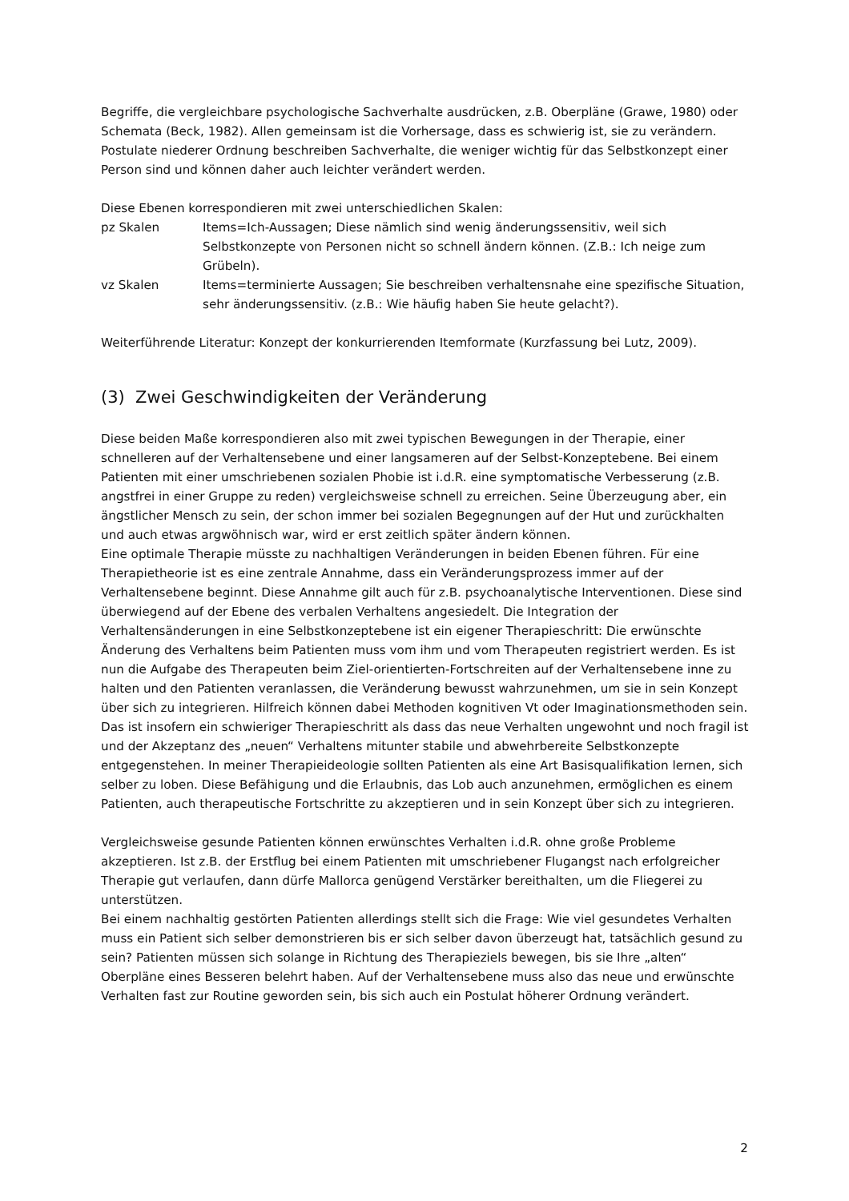Begriffe, die vergleichbare psychologische Sachverhalte ausdrücken, z.B. Oberpläne (Grawe, 1980) oder Schemata (Beck, 1982). Allen gemeinsam ist die Vorhersage, dass es schwierig ist, sie zu verändern. Postulate niederer Ordnung beschreiben Sachverhalte, die weniger wichtig für das Selbstkonzept einer Person sind und können daher auch leichter verändert werden.
Diese Ebenen korrespondieren mit zwei unterschiedlichen Skalen:
pz Skalen Items=Ich-Aussagen; Diese nämlich sind wenig änderungssensitiv, weil sich Selbstkonzepte von Personen nicht so schnell ändern können. (Z.B.: Ich neige zum Grübeln).
vz Skalen Items=terminierte Aussagen; Sie beschreiben verhaltensnahe eine spezifische Situation, sehr änderungssensitiv. (z.B.: Wie häufig haben Sie heute gelacht?).
Weiterführende Literatur: Konzept der konkurrierenden Itemformate (Kurzfassung bei Lutz, 2009).
(3) Zwei Geschwindigkeiten der Veränderung
Diese beiden Maße korrespondieren also mit zwei typischen Bewegungen in der Therapie, einer schnelleren auf der Verhaltensebene und einer langsameren auf der Selbst-Konzeptebene. Bei einem Patienten mit einer umschriebenen sozialen Phobie ist i.d.R. eine symptomatische Verbesserung (z.B. angstfrei in einer Gruppe zu reden) vergleichsweise schnell zu erreichen. Seine Überzeugung aber, ein ängstlicher Mensch zu sein, der schon immer bei sozialen Begegnungen auf der Hut und zurückhalten und auch etwas argwöhnisch war, wird er erst zeitlich später ändern können.
Eine optimale Therapie müsste zu nachhaltigen Veränderungen in beiden Ebenen führen. Für eine Therapietheorie ist es eine zentrale Annahme, dass ein Veränderungsprozess immer auf der Verhaltensebene beginnt. Diese Annahme gilt auch für z.B. psychoanalytische Interventionen. Diese sind überwiegend auf der Ebene des verbalen Verhaltens angesiedelt. Die Integration der Verhaltensänderungen in eine Selbstkonzeptebene ist ein eigener Therapieschritt: Die erwünschte Änderung des Verhaltens beim Patienten muss vom ihm und vom Therapeuten registriert werden. Es ist nun die Aufgabe des Therapeuten beim Ziel-orientierten-Fortschreiten auf der Verhaltensebene inne zu halten und den Patienten veranlassen, die Veränderung bewusst wahrzunehmen, um sie in sein Konzept über sich zu integrieren. Hilfreich können dabei Methoden kognitiven Vt oder Imaginationsmethoden sein. Das ist insofern ein schwieriger Therapieschritt als dass das neue Verhalten ungewohnt und noch fragil ist und der Akzeptanz des „neuen“ Verhaltens mitunter stabile und abwehrbereite Selbstkonzepte entgegenstehen. In meiner Therapieideologie sollten Patienten als eine Art Basisqualifikation lernen, sich selber zu loben. Diese Befähigung und die Erlaubnis, das Lob auch anzunehmen, ermöglichen es einem Patienten, auch therapeutische Fortschritte zu akzeptieren und in sein Konzept über sich zu integrieren.
Vergleichsweise gesunde Patienten können erwünschtes Verhalten i.d.R. ohne große Probleme akzeptieren. Ist z.B. der Erstflug bei einem Patienten mit umschriebener Flugangst nach erfolgreicher Therapie gut verlaufen, dann dürfe Mallorca genügend Verstärker bereithalten, um die Fliegerei zu unterstützen.
Bei einem nachhaltig gestörten Patienten allerdings stellt sich die Frage: Wie viel gesundetes Verhalten muss ein Patient sich selber demonstrieren bis er sich selber davon überzeugt hat, tatsächlich gesund zu sein? Patienten müssen sich solange in Richtung des Therapieziels bewegen, bis sie Ihre „alten“ Oberpläne eines Besseren belehrt haben. Auf der Verhaltensebene muss also das neue und erwünschte Verhalten fast zur Routine geworden sein, bis sich auch ein Postulat höherer Ordnung verändert.
2